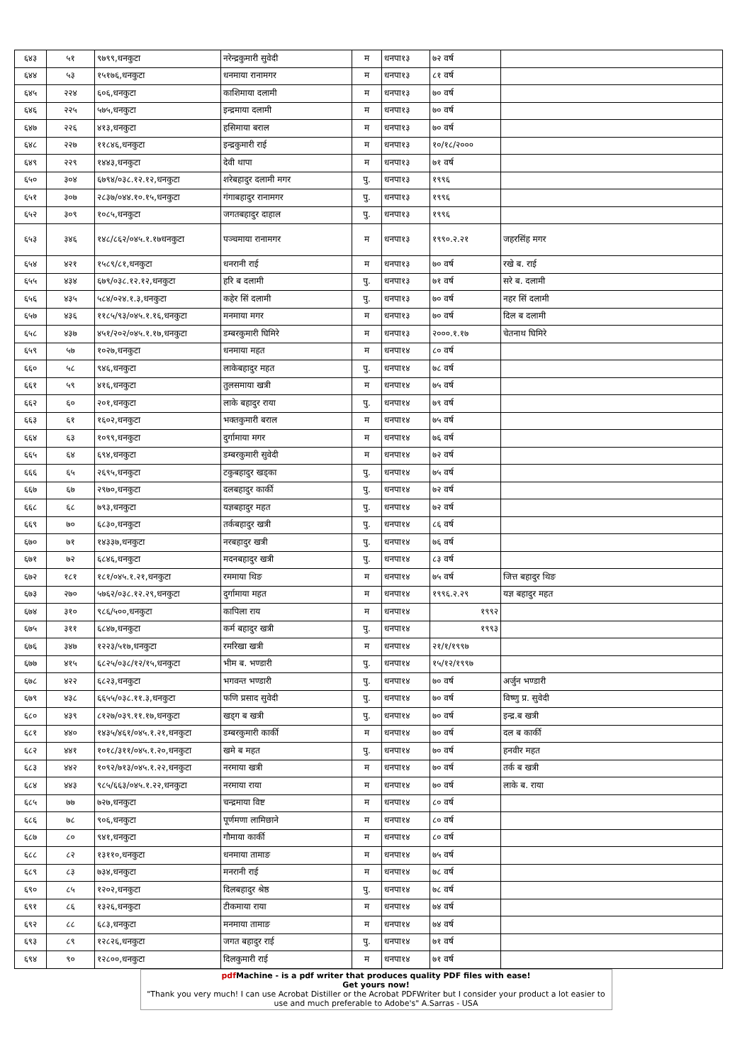| ६४३ | ५१ | ९७९९,धनकुटा | नरेन्द्रकुमारी सुवेदी | म | धनपा१३ | ७२ वर्ष | |
| ६४४ | ५३ | १५१७६,धनकुटा | धनमाया रानामगर | म | धनपा१३ | ८१ वर्ष | |
| ६४५ | २२४ | ६०६,धनकुटा | काशिमाया दलामी | म | धनपा१३ | ७० वर्ष | |
| ६४६ | २२५ | ५७५,धनकुटा | इन्द्रमाया दलामी | म | धनपा१३ | ७० वर्ष | |
| ६४७ | २२६ | ४१३,धनकुटा | हसिमाया बराल | म | धनपा१३ | ७० वर्ष | |
| ६४८ | २२७ | ११८४६,धनकुटा | इन्द्रकुमारी राई | म | धनपा१३ | १०/१८/२००० | |
| ६४९ | २२९ | १४४३,धनकुटा | देवी थापा | म | धनपा१३ | ७१ वर्ष | |
| ६५० | ३०४ | ६७९४/०३८.१२.१२,धनकुटा | शरेबहादुर दलामी मगर | पु. | धनपा१३ | १९९६ | |
| ६५१ | ३०७ | २८३७/०४४.१०.१५,धनकुटा | गंगाबहादुर रानामगर | पु. | धनपा१३ | १९९६ | |
| ६५२ | ३०९ | १०८५,धनकुटा | जगतबहादुर दाहाल | पु. | धनपा१३ | १९९६ | |
| ६५३ | ३४६ | १४८/८६२/०४५.१.१७धनकुटा | पञ्चमाया रानामगर | म | धनपा१३ | १९९०.२.२१ | जहरसिंह मगर |
| ६५४ | ४२१ | १५८९/८१,धनकुटा | धनरानी राई | म | धनपा१३ | ७० वर्ष | रखे ब. राई |
| ६५५ | ४३४ | ६७९/०३८.१२.१२,धनकुटा | हरि ब दलामी | पु. | धनपा१३ | ७१ वर्ष | सरे ब. दलामी |
| ६५६ | ४३५ | ५८४/०२४.१.३,धनकुटा | कहेर सिं दलामी | पु. | धनपा१३ | ७० वर्ष | नहर सिं दलामी |
| ६५७ | ४३६ | ११८५/९३/०४५.१.१६,धनकुटा | मनमाया मगर | म | धनपा१३ | ७० वर्ष | दिल ब दलामी |
| ६५८ | ४३७ | ४५१/२०२/०४५.१.१७,धनकुटा | डम्बरकुमारी घिमिरे | म | धनपा१३ | २०००.१.१७ | चेतनाथ घिमिरे |
| ६५९ | ५७ | १०२७,धनकुटा | धनमाया महत | म | धनपा१४ | ८० वर्ष | |
| ६६० | ५८ | ९४६,धनकुटा | लाकेबहादुर महत | पु. | धनपा१४ | ७८ वर्ष | |
| ६६१ | ५९ | ४१६,धनकुटा | तुलसमाया खत्री | म | धनपा१४ | ७५ वर्ष | |
| ६६२ | ६० | २०१,धनकुटा | लाके बहादुर राया | पु. | धनपा१४ | ७९ वर्ष | |
| ६६३ | ६१ | १६०२,धनकुटा | भक्तकुमारी बराल | म | धनपा१४ | ७५ वर्ष | |
| ६६४ | ६३ | १०९९,धनकुटा | दुर्गामाया मगर | म | धनपा१४ | ७६ वर्ष | |
| ६६५ | ६४ | ६९४,धनकुटा | डम्बरकुमारी सुवेदी | म | धनपा१४ | ७२ वर्ष | |
| ६६६ | ६५ | २६९५,धनकुटा | टकुबहादुर खड्का | पु. | धनपा१४ | ७५ वर्ष | |
| ६६७ | ६७ | २९७०,धनकुटा | दलबहादुर कार्की | पु. | धनपा१४ | ७२ वर्ष | |
| ६६८ | ६८ | ७९३,धनकुटा | यज्ञबहादुर महत | पु. | धनपा१४ | ७२ वर्ष | |
| ६६९ | ७० | ६८३०,धनकुटा | तर्कबहादुर खत्री | पु. | धनपा१४ | ८६ वर्ष | |
| ६७० | ७१ | १४३३७,धनकुटा | नरबहादुर खत्री | पु. | धनपा१४ | ७६ वर्ष | |
| ६७१ | ७२ | ६८४६,धनकुटा | मदनबहादुर खत्री | पु. | धनपा१४ | ८३ वर्ष | |
| ६७२ | १८१ | १८१/०४५.१.२१,धनकुटा | रममाया थिङ | म | धनपा१४ | ७५ वर्ष | जित्त बहादुर थिङ |
| ६७३ | २७० | ५७६२/०३८.१२.२९,धनकुटा | दुर्गामाया महत | म | धनपा१४ | १९९६.२.२९ | यज्ञ बहादुर महत |
| ६७४ | ३१० | ९८६/५००,धनकुटा | कापिला राय | म | धनपा१४ | १९९२ | |
| ६७५ | ३११ | ६८४७,धनकुटा | कर्म बहादुर खत्री | पु. | धनपा१४ | १९९३ | |
| ६७६ | ३४७ | १२२३/५१७,धनकुटा | रमरिखा खत्री | म | धनपा१४ | २१/१/१९९७ | |
| ६७७ | ४१५ | ६८२५/०३८/१२/१५,धनकुटा | भीम ब. भण्डारी | पु. | धनपा१४ | १५/१२/१९९७ | |
| ६७८ | ४२२ | ६८२३,धनकुटा | भगवन्त भण्डारी | पु. | धनपा१४ | ७० वर्ष | अर्जुन भण्डारी |
| ६७९ | ४३८ | ६६५५/०३८.११.३,धनकुटा | फणि प्रसाद सुवेदी | पु. | धनपा१४ | ७० वर्ष | विष्णु प्र. सुवेदी |
| ६८० | ४३९ | ८१२७/०३९.११.१७,धनकुटा | खड्ग ब खत्री | पु. | धनपा१४ | ७० वर्ष | इन्द्र.ब खत्री |
| ६८१ | ४४० | १४३५/४६१/०४५.१.२१,धनकुटा | डम्बरकुमारी कार्की | म | धनपा१४ | ७० वर्ष | दल ब कार्की |
| ६८२ | ४४१ | १०१८/३११/०४५.१.२०,धनकुटा | खमे ब महत | पु. | धनपा१४ | ७० वर्ष | हनवीर महत |
| ६८३ | ४४२ | १०९२/७१३/०४५.१.२२,धनकुटा | नरमाया खत्री | म | धनपा१४ | ७० वर्ष | तर्क ब खत्री |
| ६८४ | ४४३ | ९८५/६६३/०४५.१.२२,धनकुटा | नरमाया राया | म | धनपा१४ | ७० वर्ष | लाके ब. राया |
| ६८५ | ७७ | ७२७,धनकुटा | चन्द्रमाया विष्ट | म | धनपा१४ | ८० वर्ष | |
| ६८६ | ७८ | ९०६,धनकुटा | पूर्णमणा लामिछाने | म | धनपा१४ | ८० वर्ष | |
| ६८७ | ८० | ९४१,धनकुटा | गौमाया कार्की | म | धनपा१४ | ८० वर्ष | |
| ६८८ | ८२ | १३११०,धनकुटा | धनमाया तामाङ | म | धनपा१४ | ७५ वर्ष | |
| ६८९ | ८३ | ७३४,धनकुटा | मनरानी राई | म | धनपा१४ | ७८ वर्ष | |
| ६९० | ८५ | १२०२,धनकुटा | दिलबहादुर श्रेष्ठ | पु. | धनपा१४ | ७८ वर्ष | |
| ६९१ | ८६ | १३२६,धनकुटा | टीकमाया राया | म | धनपा१४ | ७४ वर्ष | |
| ६९२ | ८८ | ६८३,धनकुटा | मनमाया तामाङ | म | धनपा१४ | ७४ वर्ष | |
| ६९३ | ८९ | १२८२६,धनकुटा | जगत बहादुर राई | पु. | धनपा१४ | ७१ वर्ष | |
| ६९४ | ९० | १२८००,धनकुटा | दिलकुमारी राई | म | धनपा१४ | ७१ वर्ष | |
pdf Machine - is a pdf writer that produces quality PDF files with ease!
Get yours now!
"Thank you very much! I can use Acrobat Distiller or the Acrobat PDFWriter but I consider your product a lot easier to use and much preferable to Adobe's" A.Sarras - USA